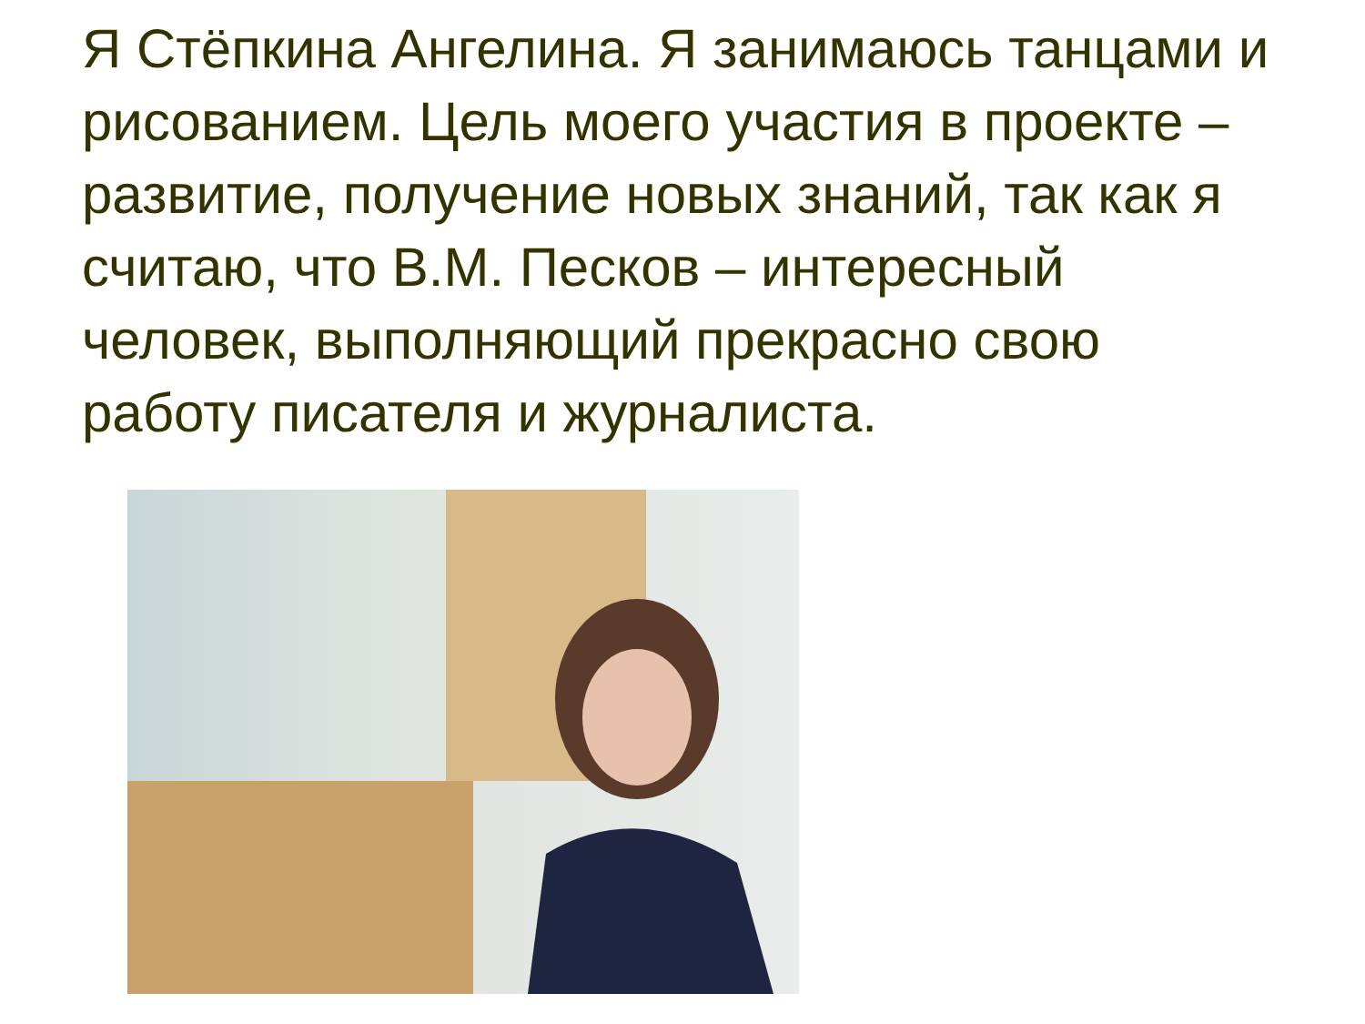Я Стёпкина Ангелина. Я занимаюсь танцами и рисованием. Цель моего участия в проекте – развитие, получение новых знаний, так как я считаю, что В.М. Песков – интересный человек, выполняющий прекрасно свою работу писателя и журналиста.